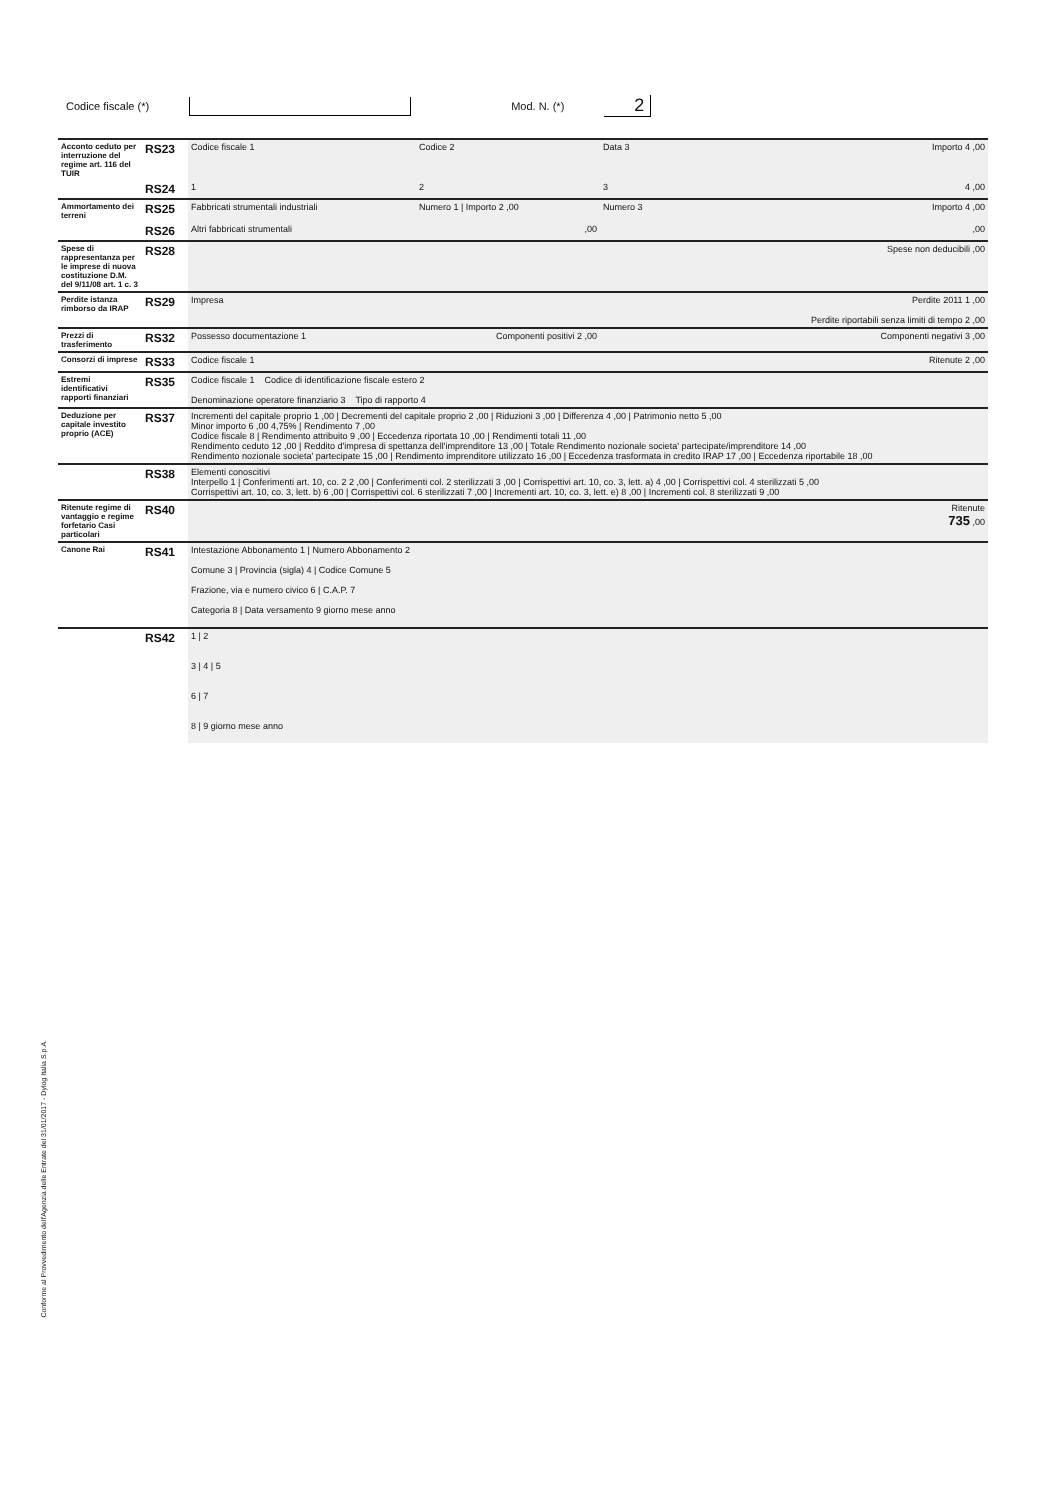Codice fiscale (*) Mod. N. (*) 2
| Acconto ceduto per interruzione del regime art. 116 del TUIR | RS23 | Codice fiscale 1 | Codice 2 | Data 3 | Importo 4 ,00 |
| | RS24 | 1 | 2 | 3 | 4 ,00 |
| Ammortamento dei terreni | RS25 | Fabbricati strumentali industriali | Numero 1 / Importo 2 ,00 | Numero 3 | Importo 4 ,00 |
| | RS26 | Altri fabbricati strumentali | ,00 | | ,00 |
| Spese di rappresentanza per le imprese di nuova costituzione D.M. del 9/11/08 art. 1 c. 3 | RS28 | | | | Spese non deducibili ,00 |
| Perdite istanza rimborso da IRAP | RS29 | Impresa | | | Perdite 2011 1 ,00 Perdite riportabili senza limiti di tempo 2 ,00 |
| Prezzi di trasferimento | RS32 | Possesso documentazione 1 | Componenti positivi 2 ,00 | | Componenti negativi 3 ,00 |
| Consorzi di imprese | RS33 | Codice fiscale 1 | | | Ritenute 2 ,00 |
| Estremi identificativi rapporti finanziari | RS35 | Codice fiscale 1 Codice di identificazione fiscale estero 2 Denominazione operatore finanziario 3 Tipo di rapporto 4 | | | |
| Deduzione per capitale investito proprio (ACE) | RS37 | Incrementi del capitale proprio 1 ,00 / Decrementi del capitale proprio 2 ,00 / Riduzioni 3 ,00 / Differenza 4 ,00 / Patrimonio netto 5 ,00 Minor importo 6 ,00 4,75% / Rendimento 7 ,00 Codice fiscale 8 / Rendimento attribuito 9 ,00 / Eccedenza riportata 10 ,00 / Rendimenti totali 11 ,00 Rendimento ceduto 12 ,00 / Reddito d'impresa di spettanza dell'imprenditore 13 ,00 / Totale Rendimento nozionale societa' partecipate/imprenditore 14 ,00 Rendimento nozionale societa' partecipate 15 ,00 / Rendimento imprenditore utilizzato 16 ,00 / Eccedenza trasformata in credito IRAP 17 ,00 / Eccedenza riportabile 18 ,00 | | | |
| | RS38 | Elementi conoscitivi Interpello 1 / Conferimenti art. 10, co. 2 2 ,00 / Conferimenti col. 2 sterilizzati 3 ,00 / Corrispettivi art. 10, co. 3, lett. a) 4 ,00 / Corrispettivi col. 4 sterilizzati 5 ,00 Corrispettivi art. 10, co. 3, lett. b) 6 ,00 / Corrispettivi col. 6 sterilizzati 7 ,00 / Incrementi art. 10, co. 3, lett. e) 8 ,00 / Incrementi col. 8 sterilizzati 9 ,00 | | | |
| Ritenute regime di vantaggio e regime forfetario Casi particolari | RS40 | | | | Ritenute 735 ,00 |
| Canone Rai | RS41 | Intestazione Abbonamento 1 / Numero Abbonamento 2 Comune 3 / Provincia (sigla) 4 / Codice Comune 5 Frazione, via e numero civico 6 / C.A.P. 7 Categoria 8 / Data versamento 9 giorno mese anno | | | |
| | RS42 | 1 / 2 3 / 4 / 5 6 / 7 8 / 9 giorno mese anno | | | |
Conforme al Provvedimento dell'Agenzia delle Entrate del 31/01/2017 - Dylog Italia S.p.A.